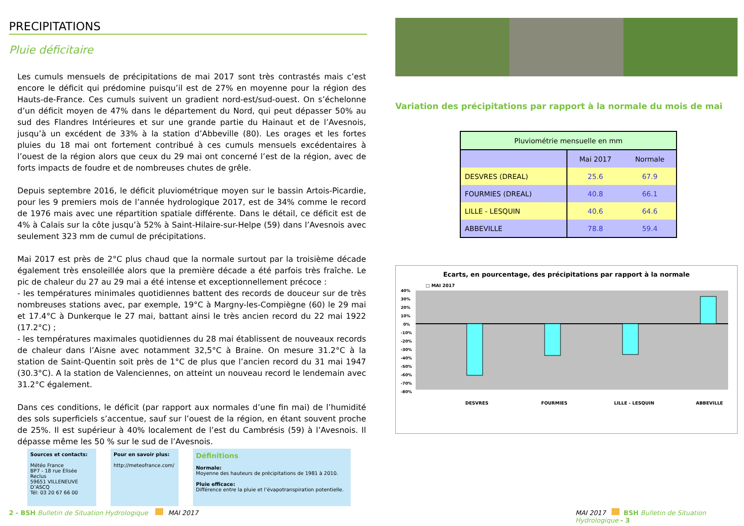PRECIPITATIONS
Pluie déficitaire
Les cumuls mensuels de précipitations de mai 2017 sont très contrastés mais c’est encore le déficit qui prédomine puisqu’il est de 27% en moyenne pour la région des Hauts-de-France. Ces cumuls suivent un gradient nord-est/sud-ouest. On s’échelonne d’un déficit moyen de 47% dans le département du Nord, qui peut dépasser 50% au sud des Flandres Intérieures et sur une grande partie du Hainaut et de l’Avesnois, jusqu’à un excédent de 33% à la station d’Abbeville (80). Les orages et les fortes pluies du 18 mai ont fortement contribué à ces cumuls mensuels excédentaires à l’ouest de la région alors que ceux du 29 mai ont concerné l’est de la région, avec de forts impacts de foudre et de nombreuses chutes de grêle.
Depuis septembre 2016, le déficit pluviométrique moyen sur le bassin Artois-Picardie, pour les 9 premiers mois de l’année hydrologique 2017, est de 34% comme le record de 1976 mais avec une répartition spatiale différente. Dans le détail, ce déficit est de 4% à Calais sur la côte jusqu’à 52% à Saint-Hilaire-sur-Helpe (59) dans l’Avesnois avec seulement 323 mm de cumul de précipitations.
Mai 2017 est près de 2°C plus chaud que la normale surtout par la troisième décade également très ensoleillée alors que la première décade a été parfois très fraîche. Le pic de chaleur du 27 au 29 mai a été intense et exceptionnellement précoce :
- les températures minimales quotidiennes battent des records de douceur sur de très nombreuses stations avec, par exemple, 19°C à Margny-les-Compiègne (60) le 29 mai et 17.4°C à Dunkerque le 27 mai, battant ainsi le très ancien record du 22 mai 1922 (17.2°C) ;
- les températures maximales quotidiennes du 28 mai établissent de nouveaux records de chaleur dans l’Aisne avec notamment 32,5°C à Braine. On mesure 31.2°C à la station de Saint-Quentin soit près de 1°C de plus que l’ancien record du 31 mai 1947 (30.3°C). A la station de Valenciennes, on atteint un nouveau record le lendemain avec 31.2°C également.
Dans ces conditions, le déficit (par rapport aux normales d’une fin mai) de l’humidité des sols superficiels s’accentue, sauf sur l’ouest de la région, en étant souvent proche de 25%. Il est supérieur à 40% localement de l’est du Cambrésis (59) à l’Avesnois. Il dépasse même les 50 % sur le sud de l’Avesnois.
Variation des précipitations par rapport à la normale du mois de mai
| Pluviométrie mensuelle en mm | | |
| | Mai 2017 | Normale |
| DESVRES (DREAL) | 25.6 | 67.9 |
| FOURMIES (DREAL) | 40.8 | 66.1 |
| LILLE - LESQUIN | 40.6 | 64.6 |
| ABBEVILLE | 78.8 | 59.4 |
Ecarts, en pourcentage, des précipitations par rapport à la normale
□ MAI 2017
40%
30%
20%
10%
0%
-10%
-20%
-30%
-40%
-50%
-60%
-70%
-80%
DESVRES
FOURMIES
LILLE - LESQUIN
ABBEVILLE
Sources et contacts:
Météo France
BP7 - 18 rue Elisée Reclus
59651 VILLENEUVE D’ASCQ
Tél: 03 20 67 66 00
Pour en savoir plus:
http://meteofrance.com/
Définitions
Normale:
Moyenne des hauteurs de précipitations de 1981 à 2010.
Pluie efficace:
Différence entre la pluie et l’évapotranspiration potentielle.
2 - BSH Bulletin de Situation Hydrologique MAI 2017
MAI 2017 BSH Bulletin de Situation Hydrologique - 3